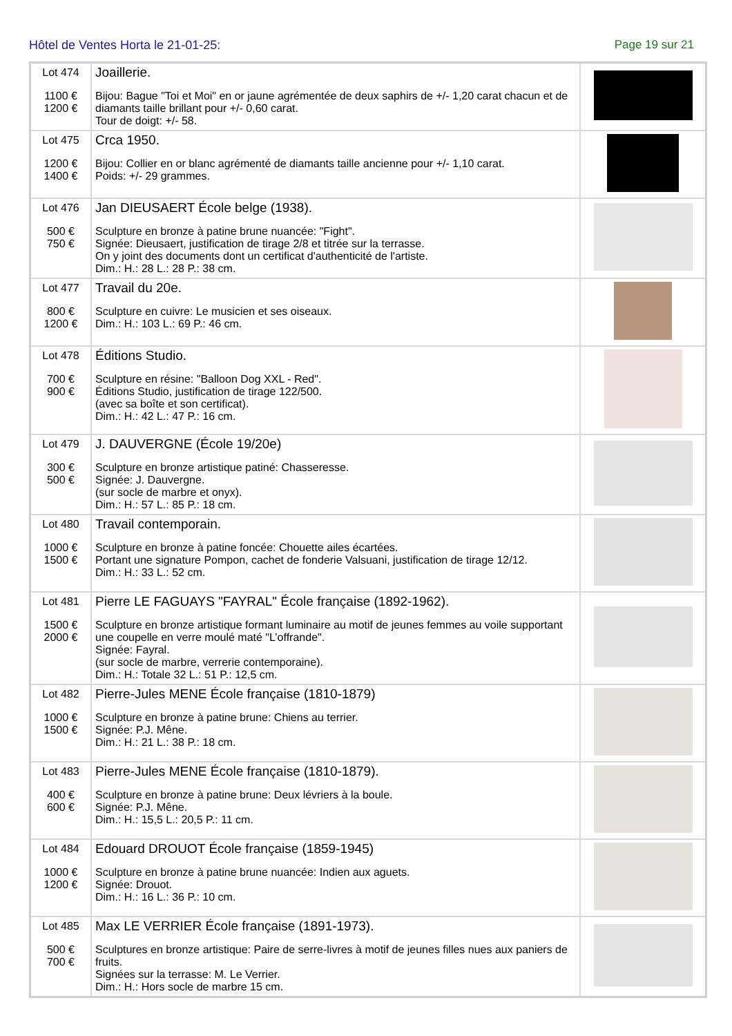Hôtel de Ventes Horta le 21-01-25: Page 19 sur 21
| Lot 474 1100 € 1200 € | Joaillerie. Bijou: Bague "Toi et Moi" en or jaune agrémentée de deux saphirs de +/- 1,20 carat chacun et de diamants taille brillant pour +/- 0,60 carat. Tour de doigt: +/- 58. | |
| Lot 475 1200 € 1400 € | Crca 1950. Bijou: Collier en or blanc agrémenté de diamants taille ancienne pour +/- 1,10 carat. Poids: +/- 29 grammes. | |
| Lot 476 500 € 750 € | Jan DIEUSAERT École belge (1938). Sculpture en bronze à patine brune nuancée: "Fight". Signée: Dieusaert, justification de tirage 2/8 et titrée sur la terrasse. On y joint des documents dont un certificat d'authenticité de l'artiste. Dim.: H.: 28 L.: 28 P.: 38 cm. | |
| Lot 477 800 € 1200 € | Travail du 20e. Sculpture en cuivre: Le musicien et ses oiseaux. Dim.: H.: 103 L.: 69 P.: 46 cm. | |
| Lot 478 700 € 900 € | Éditions Studio. Sculpture en résine: "Balloon Dog XXL - Red". Éditions Studio, justification de tirage 122/500. (avec sa boîte et son certificat). Dim.: H.: 42 L.: 47 P.: 16 cm. | |
| Lot 479 300 € 500 € | J. DAUVERGNE (École 19/20e) Sculpture en bronze artistique patiné: Chasseresse. Signée: J. Dauvergne. (sur socle de marbre et onyx). Dim.: H.: 57 L.: 85 P.: 18 cm. | |
| Lot 480 1000 € 1500 € | Travail contemporain. Sculpture en bronze à patine foncée: Chouette ailes écartées. Portant une signature Pompon, cachet de fonderie Valsuani, justification de tirage 12/12. Dim.: H.: 33 L.: 52 cm. | |
| Lot 481 1500 € 2000 € | Pierre LE FAGUAYS "FAYRAL" École française (1892-1962). Sculpture en bronze artistique formant luminaire au motif de jeunes femmes au voile supportant une coupelle en verre moulé maté "L’offrande". Signée: Fayral. (sur socle de marbre, verrerie contemporaine). Dim.: H.: Totale 32 L.: 51 P.: 12,5 cm. | |
| Lot 482 1000 € 1500 € | Pierre-Jules MENE École française (1810-1879) Sculpture en bronze à patine brune: Chiens au terrier. Signée: P.J. Mêne. Dim.: H.: 21 L.: 38 P.: 18 cm. | |
| Lot 483 400 € 600 € | Pierre-Jules MENE École française (1810-1879). Sculpture en bronze à patine brune: Deux lévriers à la boule. Signée: P.J. Mêne. Dim.: H.: 15,5 L.: 20,5 P.: 11 cm. | |
| Lot 484 1000 € 1200 € | Edouard DROUOT École française (1859-1945) Sculpture en bronze à patine brune nuancée: Indien aux aguets. Signée: Drouot. Dim.: H.: 16 L.: 36 P.: 10 cm. | |
| Lot 485 500 € 700 € | Max LE VERRIER École française (1891-1973). Sculptures en bronze artistique: Paire de serre-livres à motif de jeunes filles nues aux paniers de fruits. Signées sur la terrasse: M. Le Verrier. Dim.: H.: Hors socle de marbre 15 cm. | |